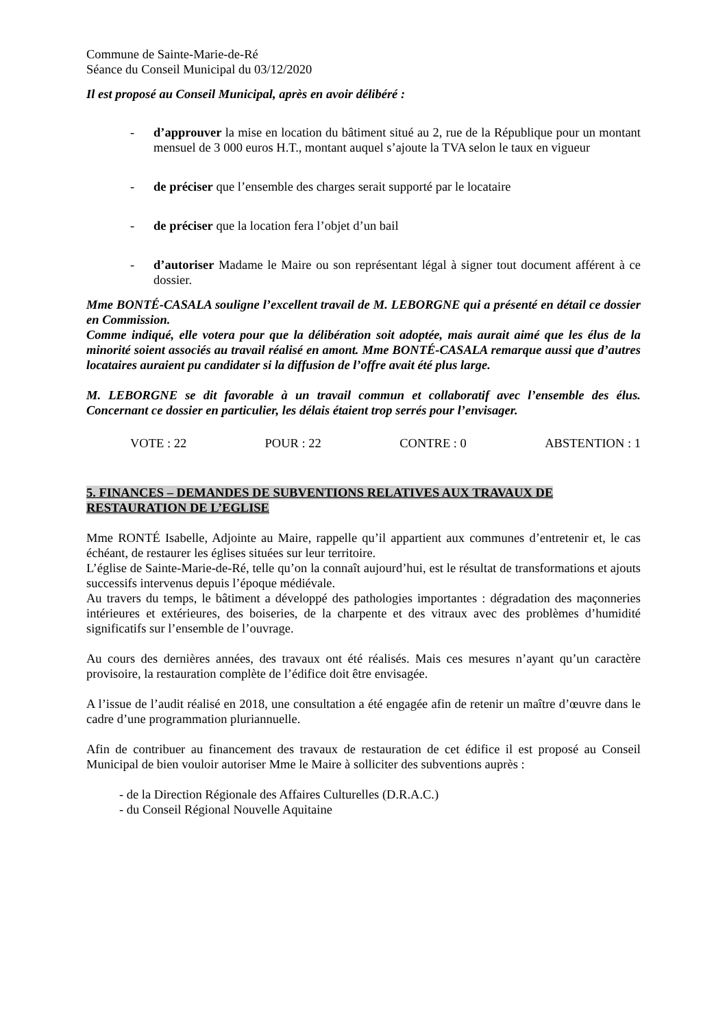Commune de Sainte-Marie-de-Ré
Séance du Conseil Municipal du 03/12/2020
Il est proposé au Conseil Municipal, après en avoir délibéré :
- d’approuver la mise en location du bâtiment situé au 2, rue de la République pour un montant mensuel de 3 000 euros H.T., montant auquel s’ajoute la TVA selon le taux en vigueur
- de préciser que l’ensemble des charges serait supporté par le locataire
- de préciser que la location fera l’objet d’un bail
- d’autoriser Madame le Maire ou son représentant légal à signer tout document afférent à ce dossier.
Mme BONTÉ-CASALA souligne l’excellent travail de M. LEBORGNE qui a présenté en détail ce dossier en Commission.
Comme indiqué, elle votera pour que la délibération soit adoptée, mais aurait aimé que les élus de la minorité soient associés au travail réalisé en amont. Mme BONTÉ-CASALA remarque aussi que d’autres locataires auraient pu candidater si la diffusion de l’offre avait été plus large.
M. LEBORGNE se dit favorable à un travail commun et collaboratif avec l’ensemble des élus. Concernant ce dossier en particulier, les délais étaient trop serrés pour l’envisager.
VOTE : 22 POUR : 22 CONTRE : 0 ABSTENTION : 1
5. FINANCES – DEMANDES DE SUBVENTIONS RELATIVES AUX TRAVAUX DE RESTAURATION DE L’EGLISE
Mme RONTÉ Isabelle, Adjointe au Maire, rappelle qu’il appartient aux communes d’entretenir et, le cas échéant, de restaurer les églises situées sur leur territoire.
L’église de Sainte-Marie-de-Ré, telle qu’on la connaît aujourd’hui, est le résultat de transformations et ajouts successifs intervenus depuis l’époque médiévale.
Au travers du temps, le bâtiment a développé des pathologies importantes : dégradation des maçonneries intérieures et extérieures, des boiseries, de la charpente et des vitraux avec des problèmes d’humidité significatifs sur l’ensemble de l’ouvrage.
Au cours des dernières années, des travaux ont été réalisés. Mais ces mesures n’ayant qu’un caractère provisoire, la restauration complète de l’édifice doit être envisagée.
A l’issue de l’audit réalisé en 2018, une consultation a été engagée afin de retenir un maître d’œuvre dans le cadre d’une programmation pluriannuelle.
Afin de contribuer au financement des travaux de restauration de cet édifice il est proposé au Conseil Municipal de bien vouloir autoriser Mme le Maire à solliciter des subventions auprès :
- de la Direction Régionale des Affaires Culturelles (D.R.A.C.)
- du Conseil Régional Nouvelle Aquitaine